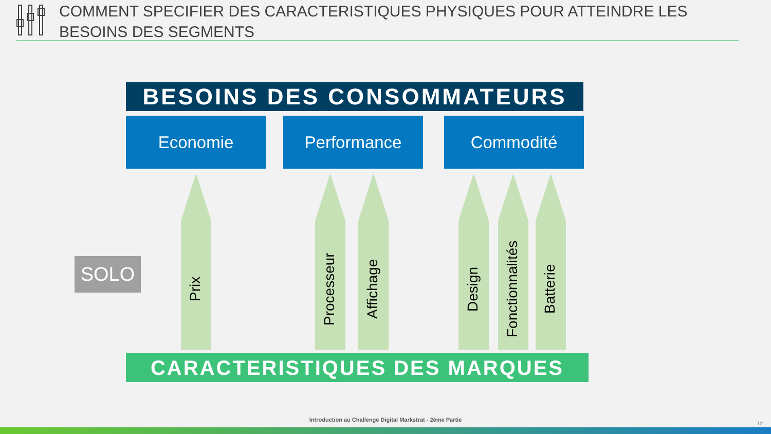COMMENT SPECIFIER DES CARACTERISTIQUES PHYSIQUES POUR ATTEINDRE LES BESOINS DES SEGMENTS
BESOINS DES CONSOMMATEURS
Economie Performance Commodité
SOLO
Prix
Processeur
Affichage
Design
Fonctionnalités
Batterie
CARACTERISTIQUES DES MARQUES
Introduction au Challenge Digital Markstrat - 2ème Partie
12